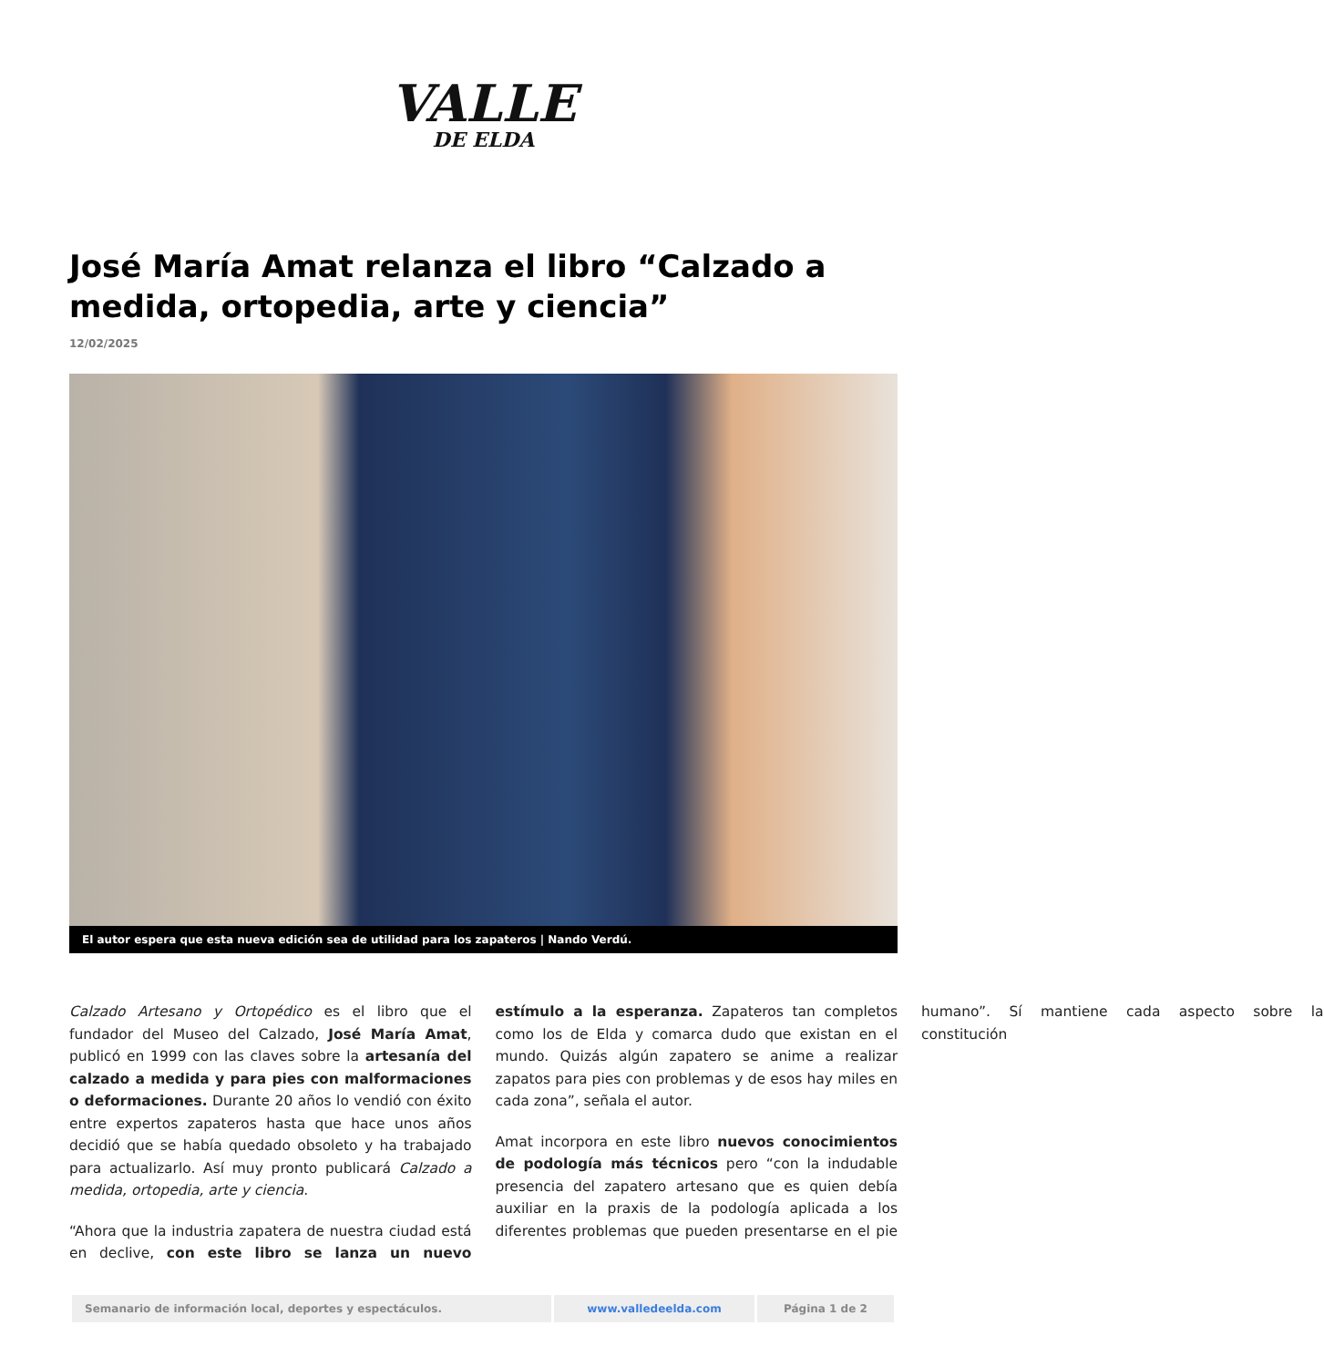VALLE
DE ELDA
José María Amat relanza el libro “Calzado a medida, ortopedia, arte y ciencia”
12/02/2025
El autor espera que esta nueva edición sea de utilidad para los zapateros | Nando Verdú.
Calzado Artesano y Ortopédico es el libro que el fundador del Museo del Calzado, José María Amat, publicó en 1999 con las claves sobre la artesanía del calzado a medida y para pies con malformaciones o deformaciones. Durante 20 años lo vendió con éxito entre expertos zapateros hasta que hace unos años decidió que se había quedado obsoleto y ha trabajado para actualizarlo. Así muy pronto publicará Calzado a medida, ortopedia, arte y ciencia.
“Ahora que la industria zapatera de nuestra ciudad está en declive, con este libro se lanza un nuevo estímulo a la esperanza. Zapateros tan completos como los de Elda y comarca dudo que existan en el mundo. Quizás algún zapatero se anime a realizar zapatos para pies con problemas y de esos hay miles en cada zona”, señala el autor.
Amat incorpora en este libro nuevos conocimientos de podología más técnicos pero “con la indudable presencia del zapatero artesano que es quien debía auxiliar en la praxis de la podología aplicada a los diferentes problemas que pueden presentarse en el pie humano”. Sí mantiene cada aspecto sobre la constitución
| Semanario de información local, deportes y espectáculos. | www.valledeelda.com | Página 1 de 2 |